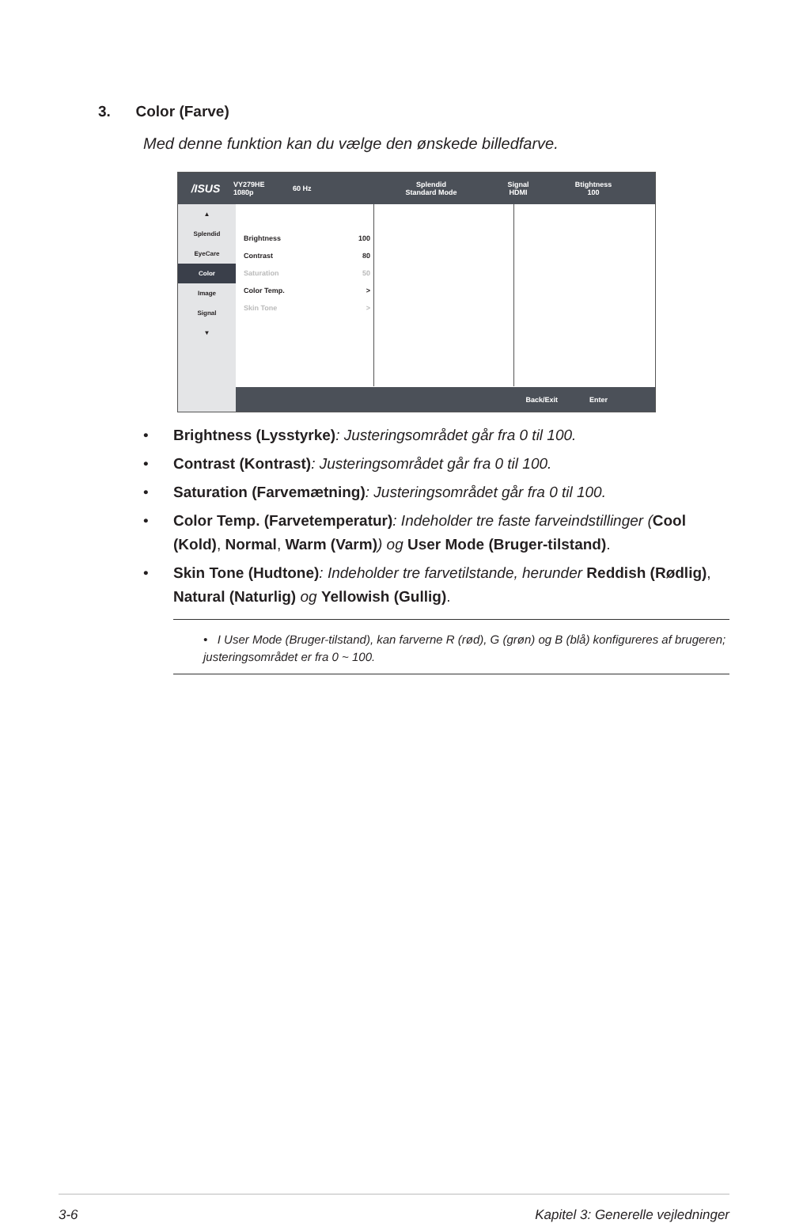3. Color (Farve)
Med denne funktion kan du vælge den ønskede billedfarve.
/ISUS
VY279HE
1080p
60 Hz
Splendid
Standard Mode
Signal
HDMI
Btightness
100
▲
Splendid
EyeCare
Color
Image
Signal
▼
Brightness 100
Contrast 80
Saturation 50
Color Temp. >
Skin Tone >
Back/Exit Enter
• Brightness (Lysstyrke): Justeringsområdet går fra 0 til 100.
• Contrast (Kontrast): Justeringsområdet går fra 0 til 100.
• Saturation (Farvemætning): Justeringsområdet går fra 0 til 100.
• Color Temp. (Farvetemperatur): Indeholder tre faste farveindstillinger (Cool (Kold), Normal, Warm (Varm)) og User Mode (Bruger-tilstand).
• Skin Tone (Hudtone): Indeholder tre farvetilstande, herunder Reddish (Rødlig), Natural (Naturlig) og Yellowish (Gullig).
• I User Mode (Bruger-tilstand), kan farverne R (rød), G (grøn) og B (blå) konfigureres af brugeren; justeringsområdet er fra 0 ~ 100.
3-6
Kapitel 3: Generelle vejledninger